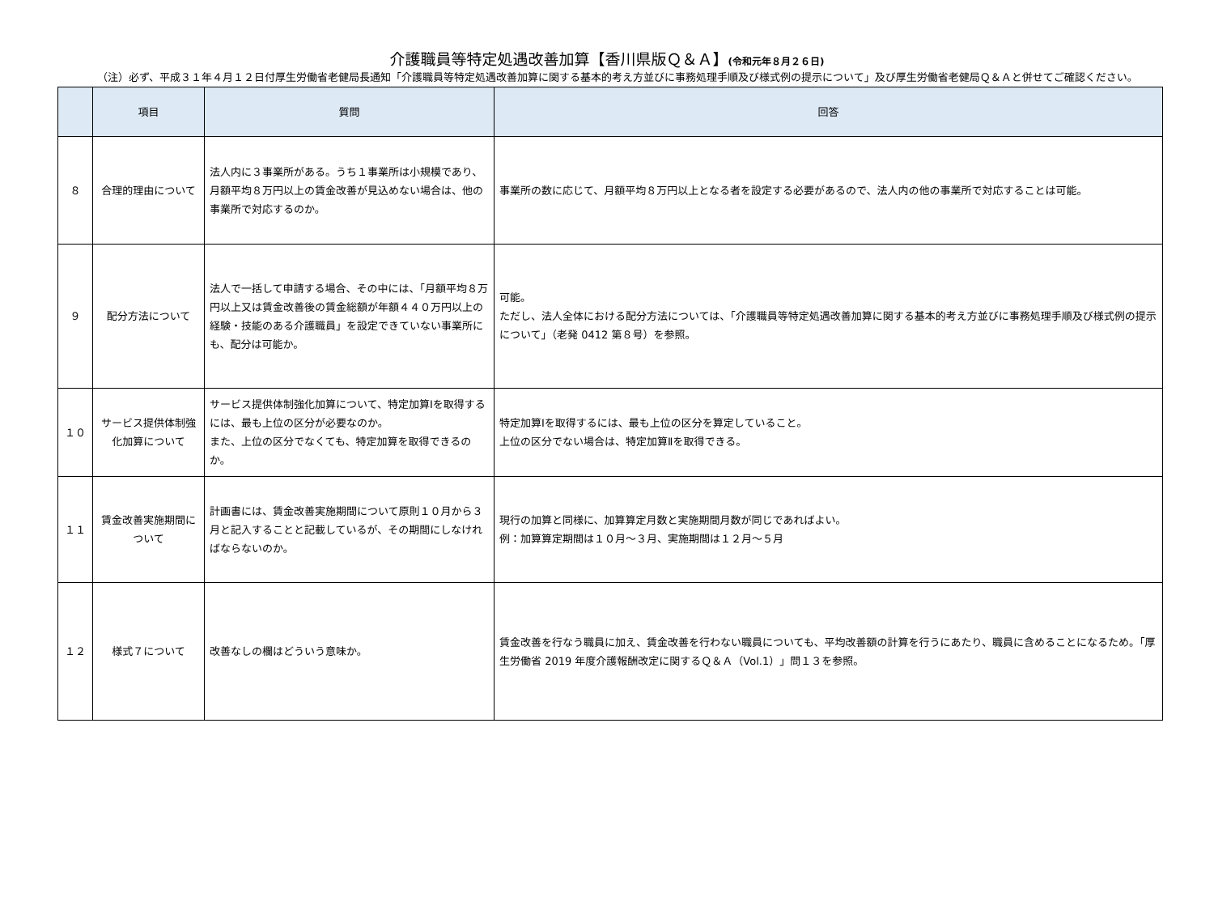介護職員等特定処遇改善加算【香川県版Ｑ＆Ａ】(令和元年８月２６日)
（注）必ず、平成３１年４月１２日付厚生労働省老健局長通知「介護職員等特定処遇改善加算に関する基本的考え方並びに事務処理手順及び様式例の提示について」及び厚生労働省老健局Ｑ＆Ａと併せてご確認ください。
| | 項目 | 質問 | 回答 |
| --- | --- | --- | --- |
| ８ | 合理的理由について | 法人内に３事業所がある。うち１事業所は小規模であり、月額平均８万円以上の賃金改善が見込めない場合は、他の事業所で対応するのか。 | 事業所の数に応じて、月額平均８万円以上となる者を設定する必要があるので、法人内の他の事業所で対応することは可能。 |
| ９ | 配分方法について | 法人で一括して申請する場合、その中には、「月額平均８万円以上又は賃金改善後の賃金総額が年額４４０万円以上の経験・技能のある介護職員」を設定できていない事業所にも、配分は可能か。 | 可能。 ただし、法人全体における配分方法については、「介護職員等特定処遇改善加算に関する基本的考え方並びに事務処理手順及び様式例の提示について」（老発 0412 第８号）を参照。 |
| １０ | サービス提供体制強化加算について | サービス提供体制強化加算について、特定加算Ⅰを取得するには、最も上位の区分が必要なのか。 また、上位の区分でなくても、特定加算を取得できるのか。 | 特定加算Ⅰを取得するには、最も上位の区分を算定していること。 上位の区分でない場合は、特定加算Ⅱを取得できる。 |
| １１ | 賃金改善実施期間について | 計画書には、賃金改善実施期間について原則１０月から３月と記入することと記載しているが、その期間にしなければならないのか。 | 現行の加算と同様に、加算算定月数と実施期間月数が同じであればよい。 例：加算算定期間は１０月～３月、実施期間は１２月～５月 |
| １２ | 様式７について | 改善なしの欄はどういう意味か。 | 賃金改善を行なう職員に加え、賃金改善を行わない職員についても、平均改善額の計算を行うにあたり、職員に含めることになるため。「厚生労働省 2019 年度介護報酬改定に関するＱ＆Ａ（Vol.1）」問１３を参照。 |